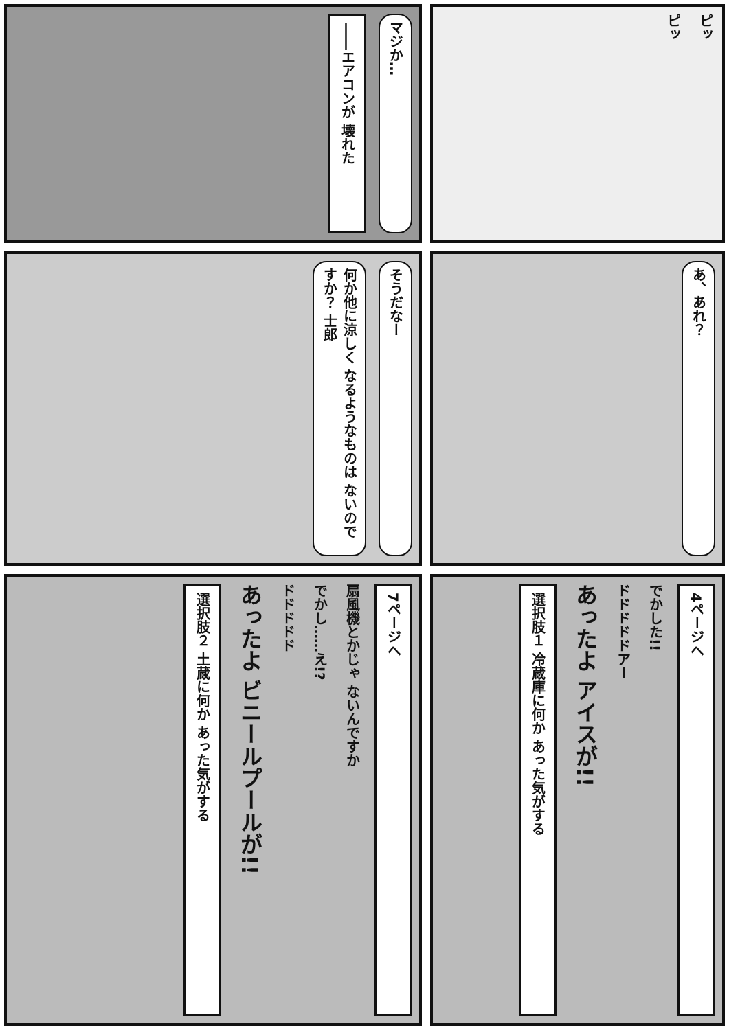――エアコンが 壊れた
マジか…
ピッ
ピッ
何か他に涼しく なるようなものは ないのですか？ 士郎
そうだなー
あ、あれ？
選択肢２ 土蔵に何か あった気がする
あったよ ビニールプールが!!
ドドドドド
でかし……え!?
扇風機とかじゃ ないんですか
7ページへ
選択肢１ 冷蔵庫に何か あった気がする
あったよ アイスが!!
ドドドドドアー
でかした!!
4ページへ